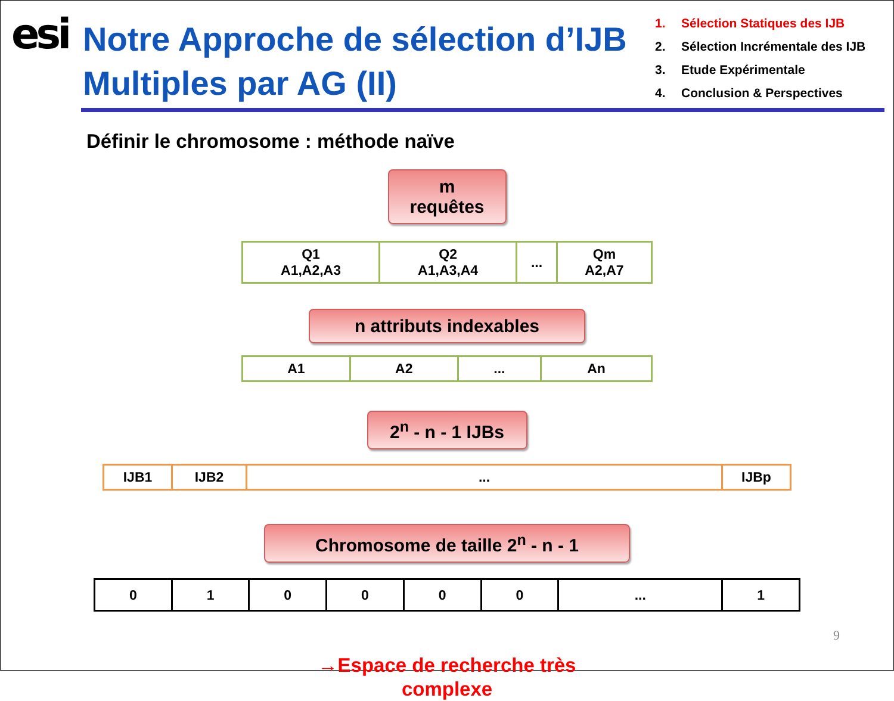esi
Notre Approche de sélection d’IJB Multiples par AG (II)
1. Sélection Statiques des IJB
2. Sélection Incrémentale des IJB
3. Etude Expérimentale
4. Conclusion & Perspectives
Définir le chromosome : méthode naïve
m requêtes
| Q1 A1,A2,A3 | Q2 A1,A3,A4 | ... | Qm A2,A7 |
n attributs indexables
| A1 | A2 | ... | An |
2<sup>n</sup> - n - 1 IJBs
| IJB1 | IJB2 | ... | IJBp |
Chromosome de taille 2<sup>n</sup> - n - 1
| 0 | 1 | 0 | 0 | 0 | 0 | ... | 1 |
→Espace de recherche très
complexe
9